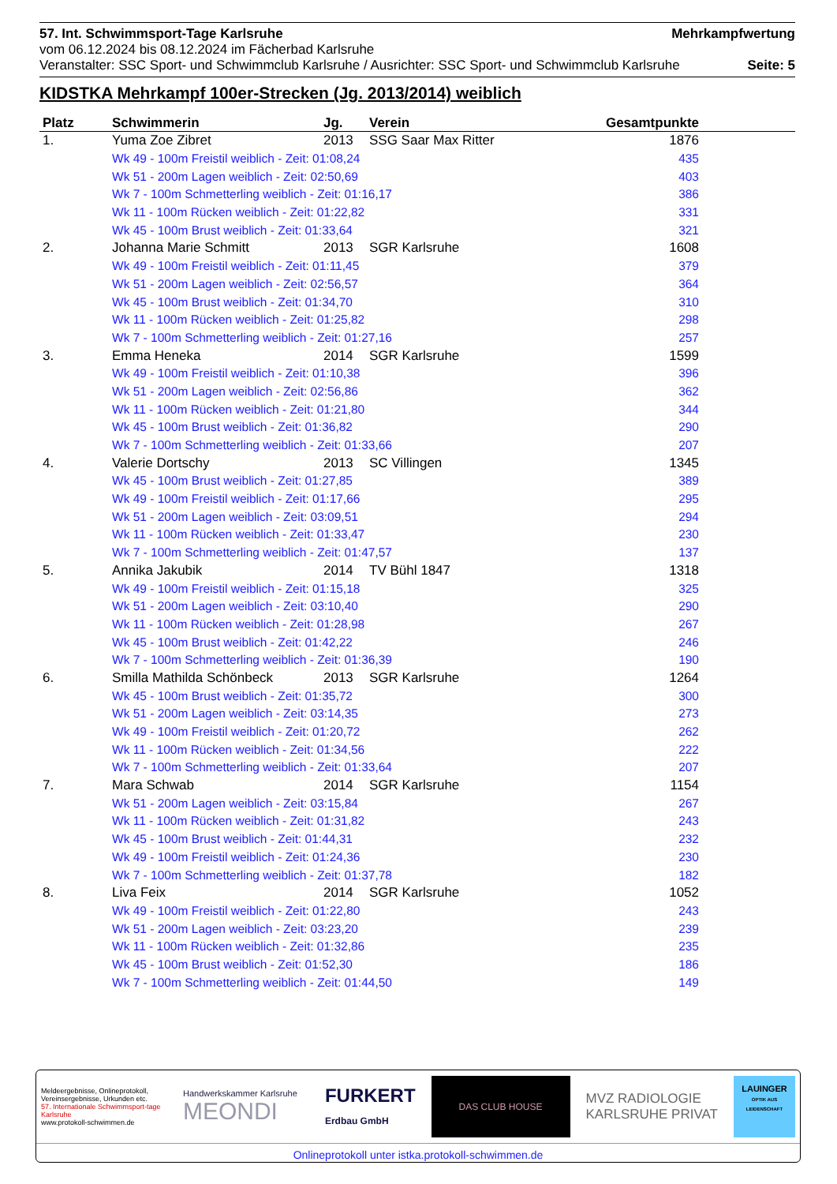57. Int. Schwimmsport-Tage Karlsruhe Mehrkampfwertung
vom 06.12.2024 bis 08.12.2024 im Fächerbad Karlsruhe
Veranstalter: SSC Sport- und Schwimmclub Karlsruhe / Ausrichter: SSC Sport- und Schwimmclub Karlsruhe Seite: 5
KIDSTKA Mehrkampf 100er-Strecken (Jg. 2013/2014) weiblich
| Platz | Schwimmerin | Jg. | Verein | Gesamtpunkte | |
| --- | --- | --- | --- | --- | --- |
| 1. | Yuma Zoe Zibret | 2013 | SSG Saar Max Ritter | 1876 | |
| | Wk 49 - 100m Freistil weiblich - Zeit: 01:08,24 | | | 435 | |
| | Wk 51 - 200m Lagen weiblich - Zeit: 02:50,69 | | | 403 | |
| | Wk 7 - 100m Schmetterling weiblich - Zeit: 01:16,17 | | | 386 | |
| | Wk 11 - 100m Rücken weiblich - Zeit: 01:22,82 | | | 331 | |
| | Wk 45 - 100m Brust weiblich - Zeit: 01:33,64 | | | 321 | |
| 2. | Johanna Marie Schmitt | 2013 | SGR Karlsruhe | 1608 | |
| | Wk 49 - 100m Freistil weiblich - Zeit: 01:11,45 | | | 379 | |
| | Wk 51 - 200m Lagen weiblich - Zeit: 02:56,57 | | | 364 | |
| | Wk 45 - 100m Brust weiblich - Zeit: 01:34,70 | | | 310 | |
| | Wk 11 - 100m Rücken weiblich - Zeit: 01:25,82 | | | 298 | |
| | Wk 7 - 100m Schmetterling weiblich - Zeit: 01:27,16 | | | 257 | |
| 3. | Emma Heneka | 2014 | SGR Karlsruhe | 1599 | |
| | Wk 49 - 100m Freistil weiblich - Zeit: 01:10,38 | | | 396 | |
| | Wk 51 - 200m Lagen weiblich - Zeit: 02:56,86 | | | 362 | |
| | Wk 11 - 100m Rücken weiblich - Zeit: 01:21,80 | | | 344 | |
| | Wk 45 - 100m Brust weiblich - Zeit: 01:36,82 | | | 290 | |
| | Wk 7 - 100m Schmetterling weiblich - Zeit: 01:33,66 | | | 207 | |
| 4. | Valerie Dortschy | 2013 | SC Villingen | 1345 | |
| | Wk 45 - 100m Brust weiblich - Zeit: 01:27,85 | | | 389 | |
| | Wk 49 - 100m Freistil weiblich - Zeit: 01:17,66 | | | 295 | |
| | Wk 51 - 200m Lagen weiblich - Zeit: 03:09,51 | | | 294 | |
| | Wk 11 - 100m Rücken weiblich - Zeit: 01:33,47 | | | 230 | |
| | Wk 7 - 100m Schmetterling weiblich - Zeit: 01:47,57 | | | 137 | |
| 5. | Annika Jakubik | 2014 | TV Bühl 1847 | 1318 | |
| | Wk 49 - 100m Freistil weiblich - Zeit: 01:15,18 | | | 325 | |
| | Wk 51 - 200m Lagen weiblich - Zeit: 03:10,40 | | | 290 | |
| | Wk 11 - 100m Rücken weiblich - Zeit: 01:28,98 | | | 267 | |
| | Wk 45 - 100m Brust weiblich - Zeit: 01:42,22 | | | 246 | |
| | Wk 7 - 100m Schmetterling weiblich - Zeit: 01:36,39 | | | 190 | |
| 6. | Smilla Mathilda Schönbeck | 2013 | SGR Karlsruhe | 1264 | |
| | Wk 45 - 100m Brust weiblich - Zeit: 01:35,72 | | | 300 | |
| | Wk 51 - 200m Lagen weiblich - Zeit: 03:14,35 | | | 273 | |
| | Wk 49 - 100m Freistil weiblich - Zeit: 01:20,72 | | | 262 | |
| | Wk 11 - 100m Rücken weiblich - Zeit: 01:34,56 | | | 222 | |
| | Wk 7 - 100m Schmetterling weiblich - Zeit: 01:33,64 | | | 207 | |
| 7. | Mara Schwab | 2014 | SGR Karlsruhe | 1154 | |
| | Wk 51 - 200m Lagen weiblich - Zeit: 03:15,84 | | | 267 | |
| | Wk 11 - 100m Rücken weiblich - Zeit: 01:31,82 | | | 243 | |
| | Wk 45 - 100m Brust weiblich - Zeit: 01:44,31 | | | 232 | |
| | Wk 49 - 100m Freistil weiblich - Zeit: 01:24,36 | | | 230 | |
| | Wk 7 - 100m Schmetterling weiblich - Zeit: 01:37,78 | | | 182 | |
| 8. | Liva Feix | 2014 | SGR Karlsruhe | 1052 | |
| | Wk 49 - 100m Freistil weiblich - Zeit: 01:22,80 | | | 243 | |
| | Wk 51 - 200m Lagen weiblich - Zeit: 03:23,20 | | | 239 | |
| | Wk 11 - 100m Rücken weiblich - Zeit: 01:32,86 | | | 235 | |
| | Wk 45 - 100m Brust weiblich - Zeit: 01:52,30 | | | 186 | |
| | Wk 7 - 100m Schmetterling weiblich - Zeit: 01:44,50 | | | 149 | |
Meldeergebnisse, Onlineprotokoll, Vereinsergebnisse, Urkunden etc.
57. Internationale Schwimmsport-tage Karlsruhe
www.protokoll-schwimmen.de
Handwerkskammer Karlsruhe
MEONDI
FURKERT
Erdbau GmbH
DAS CLUB HOUSE
MVZ RADIOLOGIE
KARLSRUHE PRIVAT
LAUINGER
OPTIK AUS LEIDENSCHAFT
Onlineprotokoll unter istka.protokoll-schwimmen.de